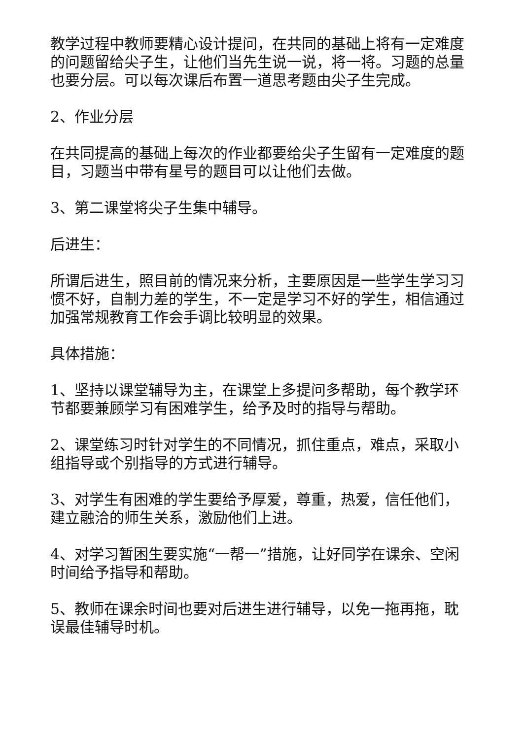教学过程中教师要精心设计提问，在共同的基础上将有一定难度的问题留给尖子生，让他们当先生说一说，将一将。习题的总量也要分层。可以每次课后布置一道思考题由尖子生完成。
2、作业分层
在共同提高的基础上每次的作业都要给尖子生留有一定难度的题目，习题当中带有星号的题目可以让他们去做。
3、第二课堂将尖子生集中辅导。
后进生：
所谓后进生，照目前的情况来分析，主要原因是一些学生学习习惯不好，自制力差的学生，不一定是学习不好的学生，相信通过加强常规教育工作会手调比较明显的效果。
具体措施：
1、坚持以课堂辅导为主，在课堂上多提问多帮助，每个教学环节都要兼顾学习有困难学生，给予及时的指导与帮助。
2、课堂练习时针对学生的不同情况，抓住重点，难点，采取小组指导或个别指导的方式进行辅导。
3、对学生有困难的学生要给予厚爱，尊重，热爱，信任他们，建立融洽的师生关系，激励他们上进。
4、对学习暂困生要实施“一帮一”措施，让好同学在课余、空闲时间给予指导和帮助。
5、教师在课余时间也要对后进生进行辅导，以免一拖再拖，耽误最佳辅导时机。